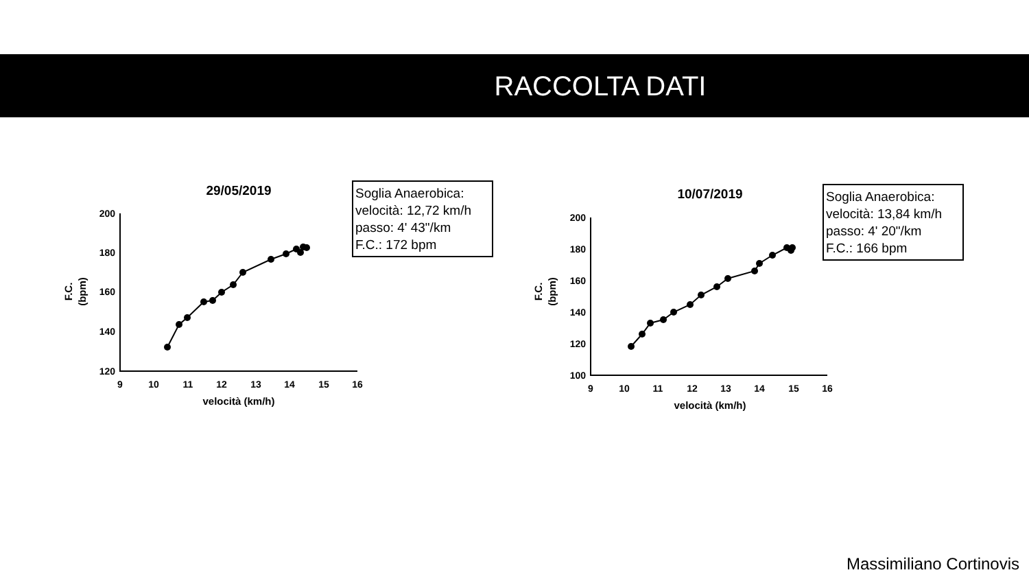RACCOLTA DATI
29/05/2019
200
180
160
140
120
9
10
11
12
13
14
15
16
velocità (km/h)
F.C.
(bpm)
Soglia Anaerobica:
velocità: 12,72 km/h
passo: 4' 43"/km
F.C.: 172 bpm
10/07/2019
200
180
160
140
120
100
9
10
11
12
13
14
15
16
velocità (km/h)
F.C.
(bpm)
Soglia Anaerobica:
velocità: 13,84 km/h
passo: 4' 20"/km
F.C.: 166 bpm
Massimiliano Cortinovis